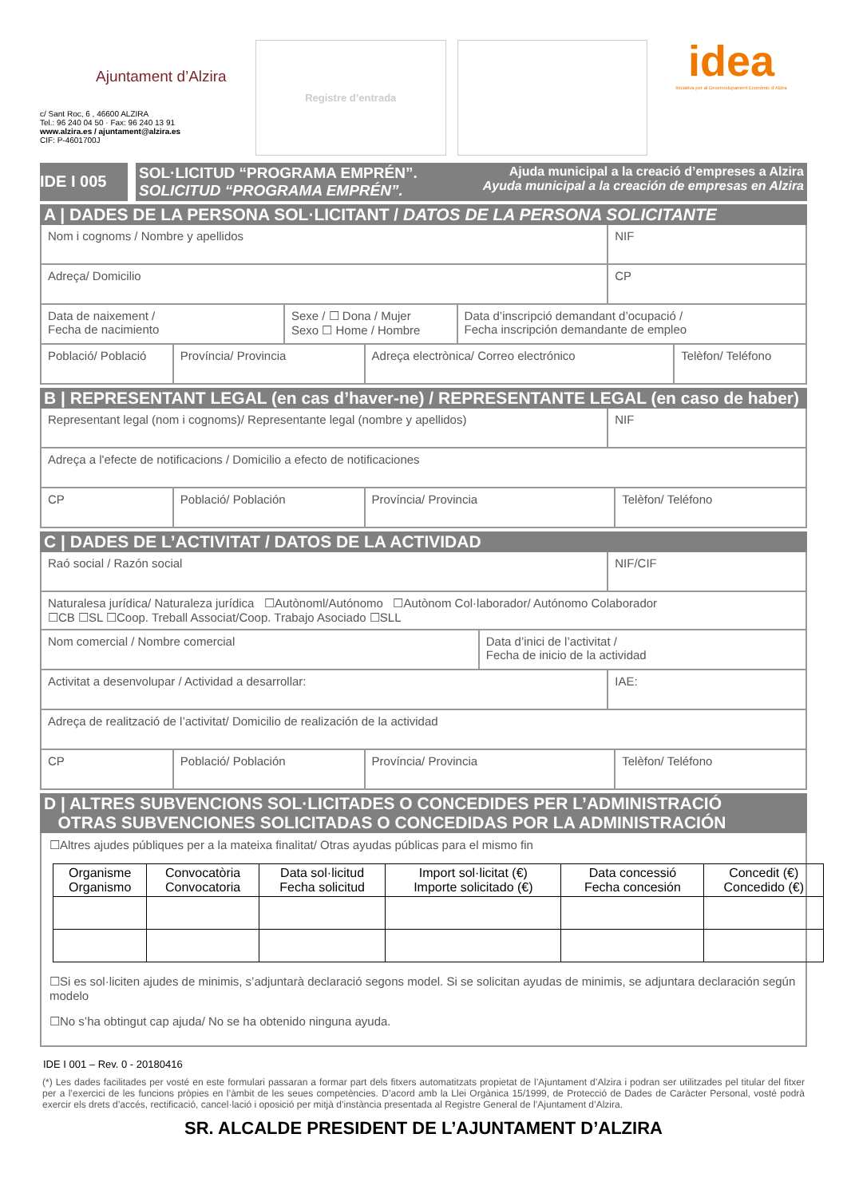Ajuntament d’Alzira
c/ Sant Roc, 6 , 46600 ALZIRA
Tel.: 96 240 04 50 · Fax: 96 240 13 91
www.alzira.es / ajuntament@alzira.es
CIF: P-4601700J
Registre d’entrada
idea
Iniciativa per al Desenvolupament Econòmic d’Alzira
IDE I 005
SOL·LICITUD “PROGRAMA EMPRÉN”.
SOLICITUD “PROGRAMA EMPRÉN”. Ajuda municipal a la creació d’empreses a Alzira
Ayuda municipal a la creación de empresas en Alzira
A | DADES DE LA PERSONA SOL·LICITANT / DATOS DE LA PERSONA SOLICITANTE
Nom i cognoms / Nombre y apellidos
NIF
Adreça/ Domicilio CP
Data de naixement /
Fecha de nacimiento
Sexe / ☐ Dona / Mujer
Sexo ☐ Home / Hombre
Data d’inscripció demandant d’ocupació /
Fecha inscripción demandante de empleo
Població/ Població Província/ Provincia Adreça electrònica/ Correo electrónico
Telèfon/ Teléfono
B | REPRESENTANT LEGAL (en cas d’haver-ne) / REPRESENTANTE LEGAL (en caso de haber)
Representant legal (nom i cognoms)/ Representante legal (nombre y apellidos)
NIF
Adreça a l'efecte de notificacions / Domicilio a efecto de notificaciones
CP Població/ Población Província/ Provincia Telèfon/ Teléfono
C | DADES DE L’ACTIVITAT / DATOS DE LA ACTIVIDAD
Raó social / Razón social NIF/CIF
Naturalesa jurídica/ Naturaleza jurídica ☐Autònoml/Autónomo ☐Autònom Col·laborador/ Autónomo Colaborador
☐CB ☐SL ☐Coop. Treball Associat/Coop. Trabajo Asociado ☐SLL
Nom comercial / Nombre comercial
Data d’inici de l’activitat /
Fecha de inicio de la actividad
Activitat a desenvolupar / Actividad a desarrollar:
IAE:
Adreça de realització de l’activitat/ Domicilio de realización de la actividad
CP Població/ Población Província/ Provincia Telèfon/ Teléfono
D | ALTRES SUBVENCIONS SOL·LICITADES O CONCEDIDES PER L’ADMINISTRACIÓ
OTRAS SUBVENCIONES SOLICITADAS O CONCEDIDAS POR LA ADMINISTRACIÓN
☐Altres ajudes públiques per a la mateixa finalitat/ Otras ayudas públicas para el mismo fin
| Organisme Organismo | Convocatòria Convocatoria | Data sol·licitud Fecha solicitud | Import sol·licitat (€) Importe solicitado (€) | Data concessió Fecha concesión | Concedit (€) Concedido (€) |
| --- | --- | --- | --- | --- | --- |
☐Si es sol·liciten ajudes de minimis, s’adjuntarà declaració segons model. Si se solicitan ayudas de minimis, se adjuntara declaración según modelo
☐No s’ha obtingut cap ajuda/ No se ha obtenido ninguna ayuda.
IDE I 001 – Rev. 0 - 20180416
(*) Les dades facilitades per vosté en este formulari passaran a formar part dels fitxers automatitzats propietat de l’Ajuntament d’Alzira i podran ser utilitzades pel titular del fitxer per a l’exercici de les funcions pròpies en l’àmbit de les seues competències. D’acord amb la Llei Orgànica 15/1999, de Protecció de Dades de Caràcter Personal, vosté podrà exercir els drets d’accés, rectificació, cancel·lació i oposició per mitjà d’instància presentada al Registre General de l’Ajuntament d’Alzira.
SR. ALCALDE PRESIDENT DE L’AJUNTAMENT D’ALZIRA